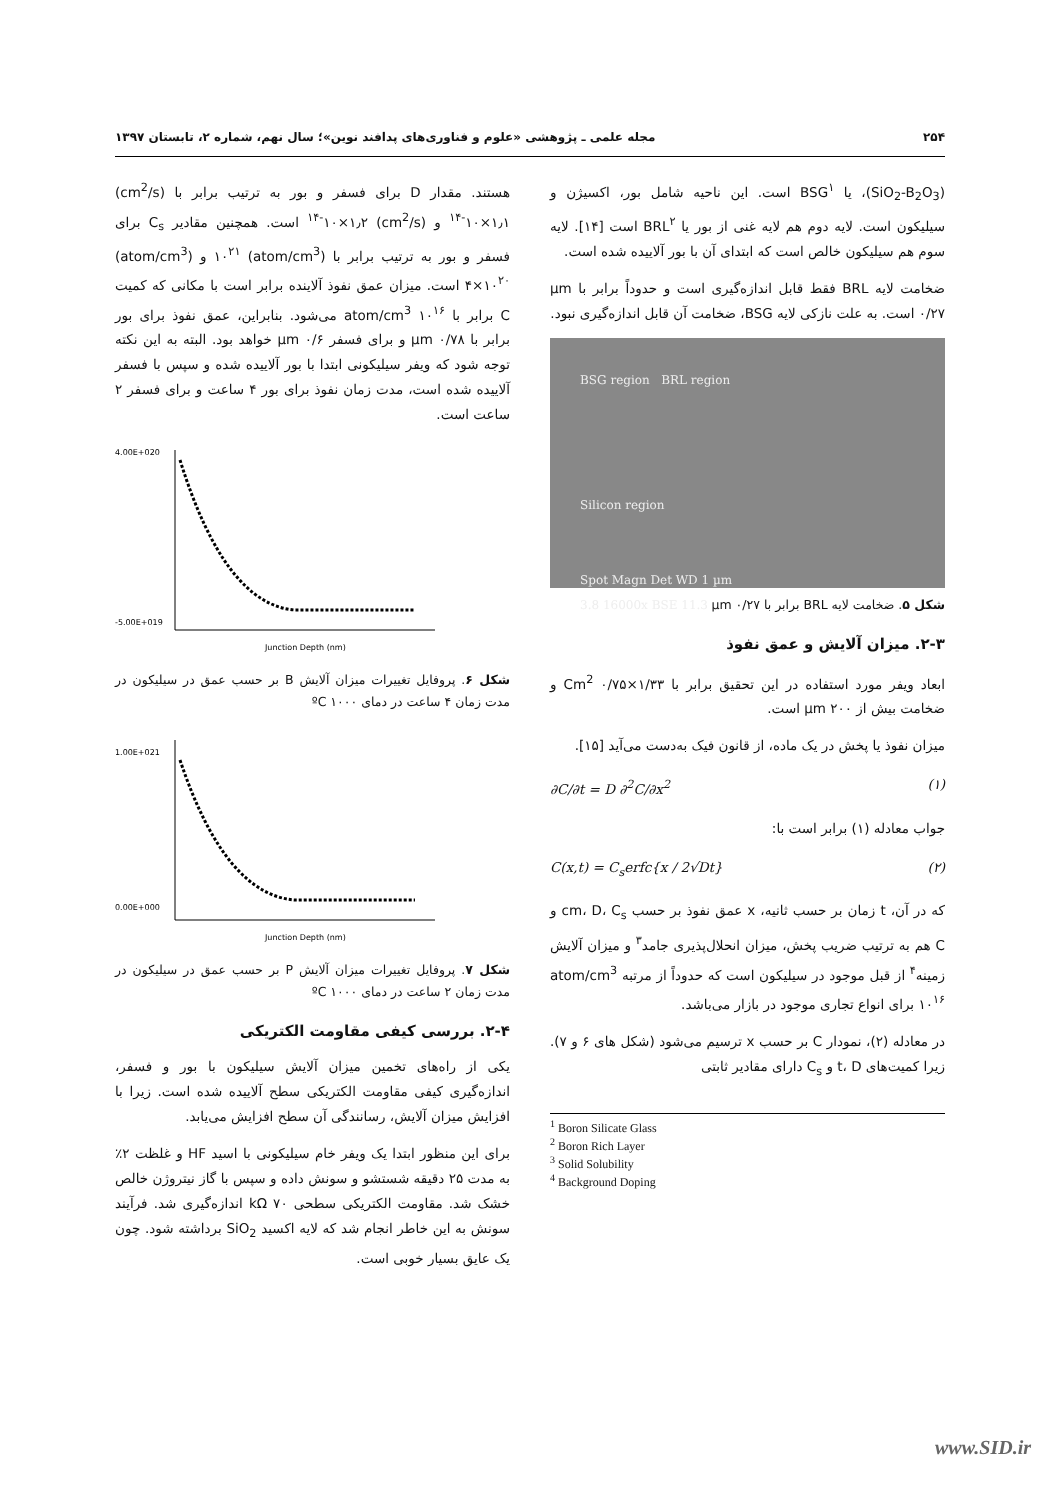۲۵۴ مجله علمی ـ پژوهشی «علوم و فناوری‌های پدافند نوین»؛ سال نهم، شماره ۲، تابستان ۱۳۹۷
(SiO<sub>2</sub>-B<sub>2</sub>O<sub>3</sub>)، یا BSG<sup>۱</sup> است. این ناحیه شامل بور، اکسیژن و سیلیکون است. لایه دوم هم لایه غنی از بور یا BRL<sup>۲</sup> است [۱۴]. لایه سوم هم سیلیکون خالص است که ابتدای آن با بور آلاییده شده است.
ضخامت لایه BRL فقط قابل اندازه‌گیری است و حدوداً برابر با µm ۰/۲۷ است. به علت نازکی لایه BSG، ضخامت آن قابل اندازه‌گیری نبود.
BSG region BRL region
Silicon region
Spot Magn Det WD 1 µm
3.8 16000x BSE 11.3
شکل ۵. ضخامت لایه BRL برابر با µm ۰/۲۷
۲-۳. میزان آلایش و عمق نفوذ
ابعاد ویفر مورد استفاده در این تحقیق برابر با Cm<sup>2</sup> ۰/۷۵×۱/۳۳ و ضخامت بیش از µm ۲۰۰ است.
میزان نفوذ یا پخش در یک ماده، از قانون فیک به‌دست می‌آید [۱۵].
∂C/∂t = D ∂<sup>2</sup>C/∂x<sup>2</sup> (۱)
جواب معادله (۱) برابر است با:
C(x,t) = C<sub>s</sub>erfc{x / 2√Dt} (۲)
که در آن، t زمان بر حسب ثانیه، x عمق نفوذ بر حسب cm، D، C<sub>s</sub> و C هم به ترتیب ضریب پخش، میزان انحلال‌پذیری جامد<sup>۳</sup> و میزان آلایش زمینه<sup>۴</sup> از قبل موجود در سیلیکون است که حدوداً از مرتبه atom/cm<sup>3</sup> ۱۰<sup>۱۶</sup> برای انواع تجاری موجود در بازار می‌باشد.
در معادله (۲)، نمودار C بر حسب x ترسیم می‌شود (شکل های ۶ و ۷). زیرا کمیت‌های t، D و C<sub>s</sub> دارای مقادیر ثابتی
<sup>1</sup> Boron Silicate Glass
<sup>2</sup> Boron Rich Layer
<sup>3</sup> Solid Solubility
<sup>4</sup> Background Doping
هستند. مقدار D برای فسفر و بور به ترتیب برابر با (cm<sup>2</sup>/s) <sup>۱۴-</sup>۱۰×۱٫۱ و (cm<sup>2</sup>/s) <sup>۱۴-</sup>۱۰×۱٫۲ است. همچنین مقادیر C<sub>s</sub> برای فسفر و بور به ترتیب برابر با (atom/cm<sup>3</sup>) ۱۰<sup>۲۱</sup> و (atom/cm<sup>3</sup>) ۴×۱۰<sup>۲۰</sup> است. میزان عمق نفوذ آلاینده برابر است با مکانی که کمیت C برابر با atom/cm<sup>3</sup> ۱۰<sup>۱۶</sup> می‌شود. بنابراین، عمق نفوذ برای بور برابر با µm ۰/۷۸ و برای فسفر µm ۰/۶ خواهد بود. البته به این نکته توجه شود که ویفر سیلیکونی ابتدا با بور آلاییده شده و سپس با فسفر آلاییده شده است، مدت زمان نفوذ برای بور ۴ ساعت و برای فسفر ۲ ساعت است.
4.00E+020
-5.00E+019
Junction Depth (nm)
شکل ۶. پروفایل تغییرات میزان آلایش B بر حسب عمق در سیلیکون در مدت زمان ۴ ساعت در دمای ºC ۱۰۰۰
1.00E+021
0.00E+000
Junction Depth (nm)
شکل ۷. پروفایل تغییرات میزان آلایش P بر حسب عمق در سیلیکون در مدت زمان ۲ ساعت در دمای ºC ۱۰۰۰
۲-۴. بررسی کیفی مقاومت الکتریکی
یکی از راه‌های تخمین میزان آلایش سیلیکون با بور و فسفر، اندازه‌گیری کیفی مقاومت الکتریکی سطح آلاییده شده است. زیرا با افزایش میزان آلایش، رسانندگی آن سطح افزایش می‌یابد.
برای این منظور ابتدا یک ویفر خام سیلیکونی با اسید HF و غلظت ۲٪ به مدت ۲۵ دقیقه شستشو و سونش داده و سپس با گاز نیتروژن خالص خشک شد. مقاومت الکتریکی سطحی kΩ ۷۰ اندازه‌گیری شد. فرآیند سونش به این خاطر انجام شد که لایه اکسید SiO<sub>2</sub> برداشته شود. چون یک عایق بسیار خوبی است.
www.SID.ir